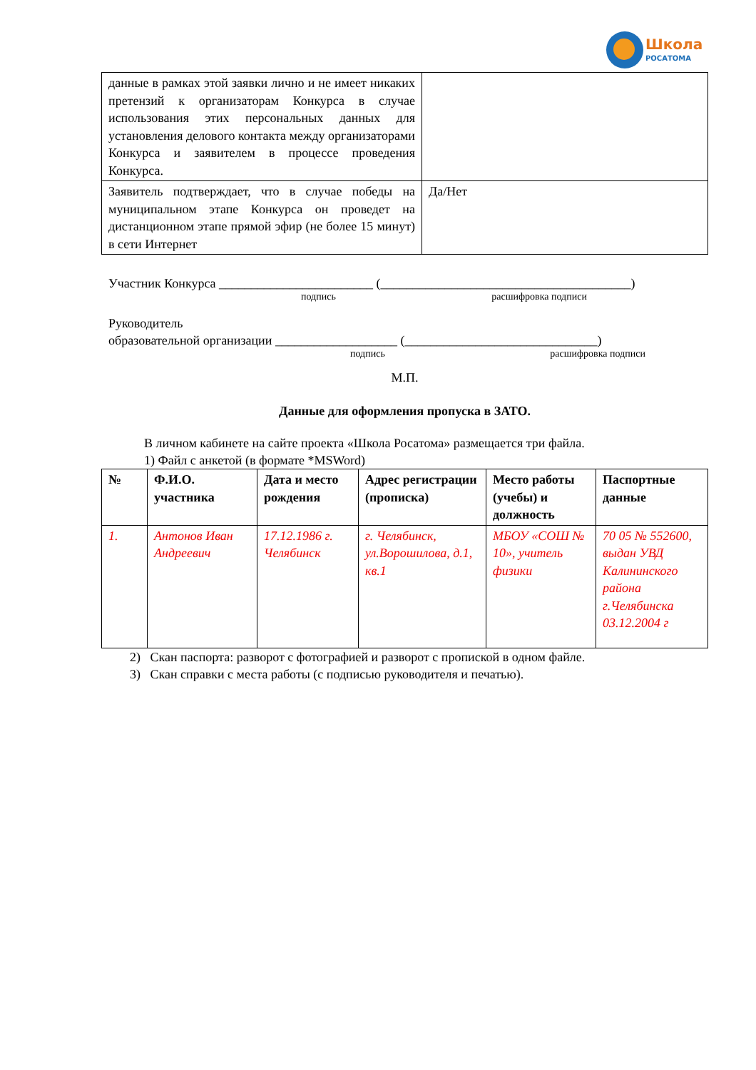Школа
РОСАТОМА
| данные в рамках этой заявки лично и не имеет никаких претензий к организаторам Конкурса в случае использования этих персональных данных для установления делового контакта между организаторами Конкурса и заявителем в процессе проведения Конкурса. | |
| Заявитель подтверждает, что в случае победы на муниципальном этапе Конкурса он проведет на дистанционном этапе прямой эфир (не более 15 минут) в сети Интернет | Да/Нет |
Участник Конкурса ________________________ (_______________________________________)
подпись расшифровка подписи
Руководитель
образовательной организации ___________________ (______________________________)
подпись расшифровка подписи
М.П.
Данные для оформления пропуска в ЗАТО.
В личном кабинете на сайте проекта «Школа Росатома» размещается три файла.
1) Файл с анкетой (в формате *MSWord)
| № | Ф.И.О. участника | Дата и место рождения | Адрес регистрации (прописка) | Место работы (учебы) и должность | Паспортные данные |
| --- | --- | --- | --- | --- | --- |
| 1. | Антонов Иван Андреевич | 17.12.1986 г. Челябинск | г. Челябинск, ул.Ворошилова, д.1, кв.1 | МБОУ «СОШ № 10», учитель физики | 70 05 № 552600, выдан УВД Калининского района г.Челябинска 03.12.2004 г |
2) Скан паспорта: разворот с фотографией и разворот с пропиской в одном файле.
3) Скан справки с места работы (с подписью руководителя и печатью).